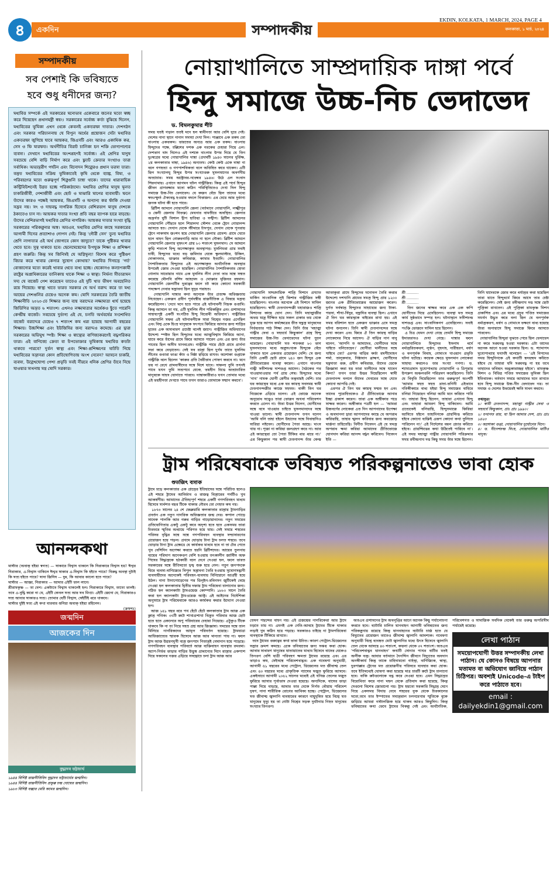EKDIN, KOLKATA, 1 MARCH, 2024, PAGE 4
৪
একদিন সম্পাদকীয় কলকাতা, ১ মার্চ, ২০২৪
সম্পাদকীয়
সব পেশাই কি ভবিষ্যতে
হবে শুধু ধনীদের জন্য?
মধ্যবিত্ত সম্পর্কে এই সরকারের মনোভাব একেবারে জলের মতো স্বচ্ছ করে দিয়েছেন প্রধানমন্ত্রী স্বয়ং। সরকারের সর্বোচ্চ কর্তা বুঝিয়ে দিলেন, মধ্যবিত্তের ভূমিকা এখন থেকে কেবলই একতরফা দাতার। দেশগঠন এবং সরকার পরিচালনায় যে বিপুল অর্থের প্রয়োজন সেটা মধ্যবিত্ত একতরফা জুগিয়ে যাবে আয়কর, জিএসটি এবং আরও একাধিক কর, সেস ও ফি মারফত। অর্থনীতির বিরাট চালিকা হল শক্তি ভোগ্যপণ্যের ব্যবসা। সেখানে মধ্যবিত্তের অংশগ্রহণই সর্বোচ্চ। এই শ্রেণির মানুষ সবচেয়ে বেশি বাড়ি নির্মাণ করে এবং ফ্ল্যাট ক্রেতার সংখ্যাও তারা সর্বাধিক। অভ্যন্তরীণ পর্যটন এবং বিনোদন শিল্পেরও প্রধান ভরসা তারা। বস্তুত মধ্যবিত্তের সক্রিয় ভূমিকাতেই কৃষি থেকে ব্যাঙ্ক, বিমা, ও পরিবহণের মতো গুরুত্বপূর্ণ শিল্পগুলি চাঙ্গা থাকে। তাদের ধারাবাহিক কন্ট্রিবিউশনেই উন্নত হচ্ছে পরিকাঠামো। মধ্যবিত্ত শ্রেণির মানুষ মূলত চাকরিজীবী, পেশাজীবী এবং ছোট ও মাঝারি মাপের ব্যবসায়ী। ফলে তাঁদের কারও পক্ষেই আয়কর, জিএসটি ও অন্যান্য কর ফাঁকি দেওয়া সম্ভব নয়। সৎ ও দায়বদ্ধ নাগরিক হিসেবে বেশিরভাগ মানুষ দেশকে ঠকাতেও চান না। আয়কর দাতার সংখ্যা প্রতি বছর ব্যাপক হারে বাড়ছে। তাঁদের বেশিরভাগই মধ্যবিত্ত শ্রেণির নাগরিক। আয়কর দাতার সংখ্যা বৃদ্ধি সরকারের পরিকল্পনার অঙ্গ। অতএব, মধ্যবিত্ত শ্রেণির কাছে সরকারের আগামী দিনের প্রত্যাশাও গোপন নেই। কিন্তু 'গৌরী সেন' তুল্য মধ্যবিত্ত শ্রেণি লাগাতার এই অর্থ জোগাবে কোন জাদুতে? তাকে পুষ্টিকর খাবার খেতে হবে। সুস্থ থাকতে হবে। ছেলেমেয়েদের উপযুক্ত শিক্ষা ও প্রশিক্ষণ গ্রহণ জরুরি। কিন্তু সব জিনিসই যে অগ্নিমূল্য! বিশেষ করে পুষ্টিগুণ বিচার করে খাবার কেনার সুযোগ কোথায়? মধ্যবিত্ত দিনান্তে 'গর্ত' বোজানোর মতো করেই খাবার খেতে বাধ্য হচ্ছে। যেকোনও কল্যাণকামী রাষ্ট্রের অগ্রাধিকারের তালিকায় থাকে শিক্ষা ও স্বাস্থ্য। নির্মলা সীতারামন সদ্য যে বাজেট পেশ করেছেন তাতেও এই দুটি খাত ভীষণ অবহেলিত রয়ে গিয়েছে। স্বাস্থ্য খাতে ভারত সরকার যে অর্থ বরাদ্দ করে তা মধ্য আয়ের দেশগুলির চেয়েও অনেক কম। মোদি সরকারের তৈরি জাতীয় শিক্ষানীতি ২০২০-তে শিক্ষার জন্য ব্যয় বরাদ্দের লক্ষ্যমাত্রা ধার্য হয়েছে জিডিপির অন্তত ৬ শতাংশ। এখনও লক্ষ্যমাত্রার অর্ধেকও ছুঁতে পারেনি কেন্দ্রীয় বাজেট। সবচেয়ে দুর্ভাগ্য এই যে, চলতি অর্থবর্ষের সংশোধিত বাজেট বরাদ্দের চেয়েও ৭ শতাংশ কম ধরা হয়েছে আগামী বছরের শিক্ষায়। উচ্চশিক্ষা এবং ইউজিসির জন্য বরাদ্দও কমেছে। এর দ্বারা সরকারের অভিমুখ স্পষ্ট। শিক্ষা ও স্বাস্থ্যের বাণিজ্যকরণেই বদ্ধপরিকর তারা। এই বাণিজ্যে ক্রেতা বা উপভোক্তার ভূমিকায় মধ্যবিত্ত কতটা থাকতে পারবে? দুর্বল স্বাস্থ্য এবং শিক্ষা-প্রশিক্ষণের ঘাটতি নিয়ে মধ্যবিত্তের সন্তানরা কোন প্রতিযোগিতায় অংশ নেবেন? আসলে চাকরি, ব্যবসা, উল্লেখযোগ্য পেশা প্রভৃতি সবই নীরবে ধনিক শ্রেণির তাঁবে নিয়ে যাওয়ার সাধনায় মগ্ন মোদি সরকার।
আনন্দকথা
মাস্টার (অবাক্ হইয়া স্বগত) — সাকারে বিশ্বাস থাকলে কি নিরাকারে বিশ্বাস হয়? ঈশ্বর নিরাকার, এ-বিশ্বাস থাকিলে ঈশ্বর সাকার এ-বিশ্বাস কি হইতে পারে? বিরুদ্ধ অবস্থা দুটাই কি সত্য হইতে পারে? সাদা জিনিস — দুধ, কি আবার কালো হতে পারে?
মাস্টার — আজ্ঞা, নিরাকার — আমার এইটি ভাল লাগে।
শ্রীরামকৃষ্ণ — তা বেশ। একটাতে বিশ্বাস থাকলেই হল। নিরাকারে বিশ্বাস, তাতো ভালই। তবে এ-বুদ্ধি করো না যে, এইটি কেবল সত্য আর সব মিথ্যা। এইটি জেনো যে, নিরাকারও সত্য আবার সাকারও সত্য। তোমার যেটি বিশ্বাস, সেইটিই ধরে থাকবে।
মাস্টার দুইই সত্য এই কথা বারবার শুনিয়া অবাক্ হইয়া রহিলেন।
(ক্রমশঃ)
জন্মদিন
আজকের দিন
বুদ্ধদেব ভট্টাচার্য
১৯৪৪ বিশিষ্ট রাজনীতিবিদ বুদ্ধদেব ভট্টাচার্যের জন্মদিন।
১৯৪৪ বিশিষ্ট রাজনীতিবিদ প্রফুল্ল চন্দ্র ঘোষের জন্মদিন।
১৯৮৩ বিশিষ্ট বক্সার মেরি কমের জন্মদিন।
নোয়াখালিতে সাম্প্রদায়িক দাঙ্গা পর্বে
হিন্দু সমাজে উচ্চ-নিচ ভেদাভেদ
ড. বিমলকুমার শীট
সময় যতই গড়াল ততই মনে হল স্বাধীনতা আর বেশি দূরে নেই। দেশের নানা স্থানে নানান সমস্যা দেখা দিল। পাঞ্জাবে এক রকম তো বাংলায় একরকম। ভারতের অন্যত্র আর এক রকম। বাংলায় হিন্দুদের পক্ষে, চল্লিশের দশক এক নরকের চেহারা নিয়ে এল। দেশভাগ বাদ দিলেও এই দশকে বাংলার উপর দিয়ে যে তিন দুঃস্বপ্নের মধ্যে নোয়াখালির দাঙ্গা (প্রথমটি ১৯৪৩ সালের দুর্ভিক্ষ, ২য় কলকাতার দাঙ্গা, ১৯৪৬) অন্যতম। কেউ কেউ একে দাঙ্গা না বলে গণহত্যা ও গণপাশবিকতা বলে অভিহিত করে থাকেন। এটি ছিল সংখ্যালঘু হিন্দুর উপর সংখ্যাগুরু মুসলমানের অবর্ণনীয় অত্যাচার। সময় অক্টোবর-নভেম্বর ১৯৪৬। উঠে এল সংবাদ শিরনামায়। এখানে আগমন ঘটল গান্ধীজির। কিন্তু এই পর্বে হিন্দুর জীবন প্রাণরক্ষার মতো কঠিন পরিস্থিতিতেও দেখা দিল হিন্দু সমাজে উচ্চ-নিচ ভেদাভেদ। যে কজন বেঁচে ছিল তাদের মধ্যে স্বতঃস্ফূর্ত ঐক্যবদ্ধ হওয়ার বদলে বিভাজন। এর চেয়ে আর দুর্ভাগ্য জনক ঘটনা কী হতে পারে।
ব্রিটিশ আমলে নোয়াখালি জেলা (বর্তমানে নোয়াখালি, লক্ষ্মীপুর ও ফেনী জেলায় বিভক্ত) মেঘনার বামতীরে অবস্থিত। জেলার অন্তর্গত দুটি বিশাল দ্বীপ হাতিয়া ও সন্দ্বীপ। ব্রিটিশ আমলের নোয়াখালি পৌঁছতে হলে শিয়ালদা স্টেশন থেকে ট্রেনে গোয়ালন্দ আসতে হত। সেখান থেকে স্টীমারে চাঁদপুর, সেখান থেকে পুনরায় ট্রেনে লাকসাম জংশন হয়ে নোয়াখালি জেলায় প্রবেশ। গ্রামে যেতে হলে বাহন ছিল গোরুরগাড়ি আর না হলে নৌকা। ব্রিটিশ আমলে নোয়াখালি জেলায় বৃহদংশ প্রায় ৮০ শতাংশ মুসলমান। সে আমলে কুড়ি শতাংশ হিন্দু অপেক্ষাকৃত অবস্থাপন্ন। মুসলিমরা প্রায় সবাই চাষী, হিন্দুদের মধ্যে বড় জমিদার থেকে স্কুলমাস্টার, উকিল, দোকানদার, ডাক্তার কবিরাজ, কামার ইত্যাদি। নোয়াখালির পৈশাচিকতায় হিন্দুদের এই অপেক্ষাকৃত অর্থনৈতিক অবস্থার উপরেই জোর দেওয়া হয়েছিল। নোয়াখালির পৈশাচিকতার হোতা গোলাম সারোয়ার নামে এক মুসলিম লীগ নেতা তার সঙ্গে সঙ্গত করেছে মৌলবি রশিদ আহমেদ ও মোক্তার মুজিবর রহমান। নোয়াখালি জেলাটির দুরত্বের ফলে চট করে কোনো সরকারী পদক্ষেপ নেবার সম্ভাবনা ছিল সুদূর পরাহত।
নোয়াখালি দাঙ্গার কথা অনেকে তাঁর প্রত্যক্ষ অভিজ্ঞতায় লিখেছেন। একজন প্রবীণ পূর্ববঙ্গীয় রাজনীতিক এ বিষয়ে মন্তব্য করেছিলেন। 'দেখে মনে হতে পারে এই ঘটনাবলী নিছক গুণ্ডামি। কিন্তু আসলে তা নয়, এটি মুসলিম লীগ পরিকল্পিত এবং প্রশাসনের সাহায্যপুষ্ট একটি সংগঠিত হিন্দু বিরোধী অভিযান'। গান্ধীজির নোয়াখালি সফর এই ঘটনাবলীকে সারা বিশ্বের নজর এনেছিল এবং বিশ্ব একে হিংস্র মানুষকে সৎপথে ফিরিয়ে আনার জন্য শান্তির দূতের এক অসাধারণ প্রচেষ্টা বলেই জানে। গান্ধীজির অভিযানের উদ্দেশ্য স্পষ্টত ছিল হিন্দুদের মধ্যে আত্মবিশ্বাস ফিরিয়ে আনা, যাতে করে তাঁদের গ্রামে ফিরে আসতে পারেন এবং এর জন্য তাঁর পাথেয় ছিল অসীম মানবপ্রেম। গান্ধীজি পায়ে হেঁটে গ্রামে প্রার্থনা সভা করে বেড়াতেন। সেই সব রাস্তা ছিল দুর্গম তাতে মুসলিম লীগের গুণ্ডারা ভাঙা কাঁচ ও বিষ্ঠা ছড়িয়ে রাখত। অশোকা গুপ্তাকে গান্ধীজি বলে ছিলেন 'কারুর প্রতি বৈরীভাব পোষণ করবে না। মনে ভয় না রেখে গ্রামবাসীদের সঙ্গে মিশে যাবে। সাফল্য তুমি তখনই পাবে যখন তুমি সত্যপথে থেকে, ভয়হীন চিত্তে অত্যাচারিত মানুষকে সাহস যোগাতে পারবে। দাঙ্গাকারীরাও যখন তোমার মধ্যে এই ভয়হীনতা দেখতে পাবে তখন তারাও তোমাকে সম্মান করবে'।
নোয়াখালি সাম্প্রদায়িক শান্তি মিশনে প্রখ্যাত মার্কিন সাংবাদিক লুই ফিশার গান্ধীজির সঙ্গী হয়েছিলেন। বাংলার অনেকে এই মিশনে সামিল হয়েছিলেন। স্বামী চেতনানন্দজী মহারাজও শান্তি মিশনের কাছে যোগ দেন। তিনি মহাত্মাজীর অভয় মন্ত্রে দীক্ষিত হয়ে সকল প্রকার ভয় থেকে মুক্ত হয়ে আপন কর্মক্ষেত্রের ভীত সন্ত্রস্ত মানুষদের নির্ভয়তার পাঠ শিক্ষা দেন। তিনি তাঁর 'মহাত্মা গান্ধীর সেবা ও সহচর্যে কিছুকাল' গ্রন্থে হিন্দু সমাজের উচ্চ-নিচ ভেদাভেদের ঘটনা তুলে ধরেছেন। নোয়াখালি মত শতকরা ৮০ ভাগ মুসলমানের মধ্যে অল্পসংখ্যক হিন্দুকে বেঁচে থাকতে হলে একতার প্রয়োজন বেশি। সে জন্য তিনি একটি ছোট গ্রামে ২৫০ জন হিন্দুর এক প্রীতিভোজের ব্যবস্থা করেন। এখানে বাংলার গান্ধী সতীশচন্দ্র দাশগুপ্ত আসেন। বৈঠকের পর খাওয়াদাওয়ার পর্ব প্রায় শেষ। হিন্দুদের মধ্যে 'নাথ' নামক যোগী শ্রেণীর তন্তুবায়ই বেশি। চার ঘর কায়স্থের মধ্যে এক ঘর কায়স্থ সবসময় স্বামী চেতনানন্দজীর কাজে সহমত। বাকী তিন ঘর নিজেকে এড়িয়ে চলেন। এই ভোজে অনেক অনুরোধ সত্ত্বেও তারা ভোজন অথবা পরিবেশন করতে এলেন না। তাঁরা উত্তর দিলেন, যোগীদের সঙ্গে বসে খাওয়ার চাইতে মুসলমানদের সঙ্গে খাওয়া ভালো। স্বামী চেতনানন্দ তখন বলেন 'আমি বলি তাহা হইলে উহাদের সঙ্গে বিবাহাদিও সারিয়া লইবেন। যোগীদের পৈতা আছে। মাংস খায় না। পূজা না করিয়া জলগ্রহণ করে না। আর এই কায়স্থেরা তো পৈতা টীকির ধার ধারে না।' এর কিছুকাল পর স্বামী চেতনানন্দ তাঁর কেন্দ্র আতাকুরা গ্রামে হিন্দুদের মনোবল তৈরি করার উদ্দেশ্যে দশখানি গ্রামের সমস্ত হিন্দু প্রায় ১২০০ জনের এক প্রীতিভোজের আয়োজন করেন। দুর্গত সর্বস্বান্ত হিন্দুদের সাহায্যের জন্য টাকা-পয়সা, শাঁখা-সিঁদুর, বস্ত্রাদির ব্যবস্থা ছিল। এখানে ঐ তিন ঘর কায়স্থকে বাইরের রাখা হয়। এই সময় বরিশাল হতে একজন ডাক্তার এসে সমস্ত ঘটনা শুনলেন। তিনি স্বামী চেতনানন্দের সঙ্গে দেখা করেন এবং ফিরে ঐ তিন কায়স্থ বাড়ির লোকেদের নিয়ে আসেন। ঐ বাড়ির নাগ বাবু বলেন, 'আপনি ত আমাদের, যোগীদের সঙ্গে খাইতে বলিতেছেন।' যোগীরা মালীদের সঙ্গে খাইবে তো? এরপর বাড়ির কর্তা রমণীমোহন শর্মা, তালুকদার, নিষ্ঠাবান ব্রাহ্মণ, যোগীদের মন্ত্রদাতা গুরু, প্রবীণ কবিরাজ, তাঁদের ডেকে জিজ্ঞাসা করা হয় তারা মালীদের সঙ্গে খাবেন কিনা? তখন তারা উত্তর দিয়েছিলেন স্বামী চেতনানন্দ বললে তাঁদের মেথরের সঙ্গে খেতে কোনো আপত্তি নেই।
এরপর ঐ তিন ঘর কায়স্থ সম্মত হন এবং তাদের পুরোহিতকেও ঐ প্রীতিভোজে আনার ইচ্ছা প্রকাশ করেন। তারা এক অঙ্গীকার পত্রে সাক্ষর করেন। অঙ্গীকার পত্রটি হল — 'আমরা উচ্চবর্ণের লোকেরা এত দিন আপনাদের উপেক্ষা ও অবমাননা দ্বারা আপনাদের কাছে যে অপরাধ করিয়াছি, তাহার স্খলন করিবার জন্য করজোড় মার্জনা চাহিতেছি। বিনীত নিবেদন এই যে সমস্ত অপরাধ ক্ষমা করিয়া আমাদের প্রীতিভোজে যোগদান করিয়া আনন্দ বর্দ্ধন করিবেন। নিবেদন ইতি —
শ্রী ..........
শ্রী ..........
শ্রী ..........
তিন জনের স্বাক্ষর করে এক এক কপি যোগীদের দিয়ে এসেছিলেন। ব্যবস্থা মত সমস্ত কার্য সুষ্ঠভাবে সম্পন্ন হল। ঘটনাস্থলে সতীশচন্দ্র দাশগুপ্ত এবং সাংবাদিকগণ এসেছিলেন। সবাই পংক্তি ভোজনে সামিল হয়ে ছিলেন।
এ চিত্র যেমন দেখা গেছে তেমনি হিন্দু সমাজে উদারভাবও দেখা গেছে। দাঙ্গার ফলে নোয়াখালিতে হিন্দুদের ইসলাম ধর্মে ধর্মান্তরিতকরণ, লুণ্ঠন, গৃহদাহ, নারীহরণ, ধর্ষণ ও বলপূর্বক বিবাহ, গোমাংস খাওয়ান প্রভৃতি ঘটনা ঘটেছে। কয়েক ক্ষেত্রে মুসলমান লোকেরা সাহায্য করলেও তার সংখ্যা নগণ্য। ড. শ্যামাপ্রসাদ মুখোপাধ্যায় নোয়াখালি ও ত্রিপুরায় উপদ্রুপ অঞ্চলগুলি পরিভ্রমণ করেছিলেন। তিনি যে বিবৃতি দিয়েছিলেন তার গুরুত্বপূর্ণ অংশটি 'আমার সহস্র সহস্র ভ্রাতা-ভগিনী এইভাবে নতিস্বীকারে বাধ্য হইয়া হিন্দু সমাজের বাহিরে চলিয়া গিয়েছেন বলিয়া আমি মনে করিতে পারি না। তাহারা হিন্দু ছিলেন, তাহারা এখানো হিন্দু এবং তাহারা আমরণ হিন্দু থাকিবেন। আমি প্রত্যেকেই বলিয়াছি, হিন্দুসমাজে ফিরিয়া আসিতে হইলে তাহাদিগকে প্রায়শ্চিত্ত করিতে হইবে কোনো ব্যক্তিই এরূপ কোনো কথা তুলিতে পারিলেন না।' এই নির্দেশের বহুল প্রচার করিতে হইবে। প্রায়শ্চিত্তের কথা উঠিতেই পারিবে না'। এই সময় মহাত্মা গান্ধীর নোয়াখালি পরিক্রমার সময় রবীন্দ্রনাথ দত্ত কিছু সময় তাঁর সঙ্গে ছিলেন। তিনি যাদেরকে জোর করে ধর্মান্তর করা হয়েছিল তারা যাতে হিন্দুধর্মে ফিরে আসে তার চেষ্টা করেছিলেন। সেই জন্য রবীন্দ্রনাথ দত্ত সঙ্গে ছোট পুস্তিকা রাখতেন। এই পুস্তিকা রামকৃষ্ণ মিশন প্রকাশিত এবং এর মধ্যে প্রচুর পণ্ডিত সমাজের সমর্থন উদ্ধৃত করে বলা ছিল যে বলপূর্বক ধর্মান্তকরণ, ধর্ষণ ও গোমাংস ভক্ষণে বাধ্য হয়েছে তাঁরা অনায়াসে হিন্দু সমাজে ফিরে আসতে পারবেন।
নোয়াখালির হিন্দুরা বুঝতে পেরে ছিল ভেদাভেদ না করে সঙ্ঘবদ্ধ হওয়া দরকার। এটা তাদের অনেক আগে হওয়া দরকার ছিল। ড. শ্যামাপদ মুখোপাধ্যায় যথার্থই বলেছেন — 'এই বিপদের সময় হিন্দুদিগকে এই কথাটি হৃদয়ঙ্গম করিতে হইবে যে তাহারা যদি সঙ্ঘবদ্ধ না হয় তবে তাহাদের ভবিষ্যৎ অন্ধকারাচ্ছন্ন হইবে'। রামকৃষ্ণ মিশন ও বিভিন্ন পণ্ডিত সমাজের ভূমিকা ছিল ইতিবাচক। বর্তমান সময়ে আমাদের মনে রাখতে হবে হিন্দু সমাজে উচ্চ-নীচ ভেদাভেদ নয়। তা সমাজ ও দেশের উভয়েরই ক্ষতি সাধন করবে।
তথ্যসূত্র:
১। স্বামী চেতনানন্দ, মহাত্মা গান্ধীর সেবা ও সহচর্যে কিছুকাল, প্রাঃ প্রাঃ ১৯৯০।
২। তথাগত রায়, যা ছিল আমার দেশ, প্রাঃ প্রাঃ ১৪২৩
৩। অশোকা গুপ্তা, নোয়াখালির দুর্যোগের দিনে।
৪। ড. দীনেশচন্দ্র সিংহ, নোয়াখালির মাটিও মানুষ।
ট্রাম পরিষেবাকে ভবিষ্যত পরিকল্পনাতেও ভাবা হোক
শুভজিৎ বসাক
ট্রামে চড়ে কলকাতার এক প্রান্তের ইতিহাসের সঙ্গে পরিচিত হলেও এই শহরে ট্রামের আবির্ভাব ও রাজত্ব বিস্তারের পর্বটিও খুব আকর্ষণীয়। আমাদের ঐতিহ্যপূর্ণ শহরে একটি গণপরিবহন মাধ্যম হিসেবে সার্ধশত বছর টিকে থাকার গৌরব তো নেহাত কম নয়।
১৮৭৩ সালের ২৪ শে ফেব্রুয়ারি কলকাতার রাস্তায় ট্রামগাড়ির প্রবর্তন এক নতুন নাগরিক অভিজ্ঞতার জন্ম দেয়। কপাল পোড়ে সাবেক পালকি আর গরুর গাড়ির গাড়োয়ানদের। নতুন সময়ের প্রতিযোগিতায় একটু একটু করে অদৃশ্য হতে হতে একসময় তারা চিরতরে স্মৃতির অধ্যায়ে পরিণত হয়ে যায়। সেই সময়ে শহরের পরিসর বৃদ্ধির সঙ্গে সঙ্গে গণপরিবহন ব্যবস্থার সম্প্রসারণের প্রয়োজন হয়ে পড়ল। প্রথমে ঘোড়ায় টানা ট্রাম চলত শহরে। তবে ঘোড়ায় টানা ট্রাম এক্ষেত্রে যে কার্যকর মাধ্যম হবে না তা টের পেতে খুব বেশিদিন অপেক্ষা করতে হয়নি ব্রিটিশদের। আয়ের তুলনায় ব্যয়ের পরিমাণ অনেকগুণ বেশি হওয়ায় তৎকালীন জাস্টিস অফ পিসের সিদ্ধান্তকে হঠকারী বলে দেগে দেওয়া হল, ফলে ভারত সরকারের সঙ্গে রীতিমতো দ্বন্দ্ব শুরু হয়ে গেল। নতুন জনপদকে ঘিরে ব্যবসা-বাণিজ্যের বিপুল সম্ভাবনা তৈরি হওয়ায় সুযোগসন্ধানী ব্যবসায়ীদের অনেকেই পরিবহন-ব্যবসায় বিনিয়োগে আগ্রহী হয়ে উঠল। নানা টানাপোড়েনের পর ডিলুইন-রবিনসন জুটিকেই বেছে নেওয়া হল কলকাতায় দ্বিতীয় দফায় ট্রাম পরিষেবা চালানোর জন্য। গঠিত হল ক্যালকাটা ট্রামওয়েজ কোম্পানি। ১৮৮০ সালে তৈরি করা হল ক্যালকাটা ট্রামওয়েজ আক্ট। এই আইনের নির্দেশিকা অনুসারে ট্রাম পরিষেবাকে আরও কার্যকর করার উদ্যোগ নেওয়া হল।
আজ ১৫১ বছর ধরে পথ হেঁটে হেঁটে কলকাতার ট্রাম আজ এক ক্লান্ত পথিক। ৩৭টি রুটে শাখাপ্রশাখা বিস্তৃত পরিবার আজ ছোট হতে হতে একলেরে অণু পরিবারের চেহারা নিয়েছে। এটুকুও টিকে থাকবে কি না তা নিয়ে সহস্র প্রশ্ন আর জিজ্ঞাসা। সময়ের সঙ্গে তাল মিলিয়ে নাগরিকদের আমূল পরিবর্তন হয়েছে। ট্রামযাত্রা আভিজাত্যের স্মারক হিসেবে আজ আর মান্যতা পায় না। ফলে ট্রাম আজ উন্নয়নমুখী ব্যস্ত জনপদে নিতান্তই বেমানান হয়ে পড়েছে। গণপরিবহন ব্যবস্থার পরিবর্তে আজ ব্যক্তিবাহন ব্যবস্থার রমরমা। অ্যাপ-নির্ভর ভাড়ার গাড়ির উত্তুঙ্গ প্রাধান্যের দিনে রাস্তার একপাশ দিয়ে সকলের নজর এড়িয়ে সসঙ্কোচে চলা ট্রাম আজ আর
তেমন পছন্দের বাহন নয়। এই প্রজন্মের নাগরিকেরা আর ট্রামে চড়তে চায় না। এমনই এক নেতি-আবহে ট্রামের টিকে থাকার লড়াই খুব কঠিন হয়ে পড়ছে। সরকারও চাইছে না ট্রামপরিষেবা ব্যবস্থাকে টিকিয়ে রাখতে।
তবে ট্রামের গুরুত্বের কথা ভাবা উচিত। কারণ পেট্রোল-ডিজেলের সম্ভার ক্রমশ কমছে। একে ভবিষ্যতের জন্য সঞ্চয় করা হোক। আবার সাধারণ মানুষের যাতায়াতের মাধ্যম হিসেবে বাসের থেকেও তিনগুণ বেশি যাত্রী পরিবহণ ক্ষমতা ট্রামের রয়েছে এবং এর ভাড়াও কম, সেইসঙ্গে পরিবেশবান্ধব। এক গবেষণা অনুযায়ী, আগামী ৫১ বছরের মধ্যে পেট্রোল, ডিজেলের মত জীবাশ্ম তেল এবং ৫৩ বছরের মধ্যে প্রাকৃতিক গ্যাসের মজুত ফুরিয়ে আসবে। একইসাথে আগামী ২০৫২ সালের মধ্যেই এই খনিজ তেলের মজুত ফুরিয়ে আসার পূর্বাভাস দেওয়া হয়েছে। অন্যদিকে, বাসের ভাড়া পাল্লা দিয়ে বাড়ছে, আবার তার থেকে নির্গত ধোঁয়ায় পরিবেশ দূষণ, নানা শারীরিক রোগের আধিক্য হচ্ছে। পেট্রোল, ডিজেলের মত জীবাশ্ম জ্বালানি ব্যবহারের কারণে বায়ুদূষিত হয়ে বিশ্বে যত মানুষের মৃত্যু হয় তা গোটা বিশ্বের সড়ক দুর্ঘটনায় নিহত মানুষের সংখ্যার তিনগুণ।
অতএব প্রশাসনের ট্রাম অবলুপ্তির আগে অনেক কিছু পর্যালোচনা করতে হবে। ব্যাটারি চালিত যানবাহন আগামী ভবিষ্যতের জন্য পরিকল্পনায় রয়েছে কিন্তু যানবাহনের ব্যাটারি চার্জ হতে যে বিদ্যুতের প্রয়োজন তাতেও জীবাশ্ম জ্বালানি আবশ্যক। গবেষণা অনুযায়ী বিশ্বে ব্যবহৃত মোট জ্বালানির মধ্যে উৎস হিসেবে জ্বালানি তেল থেকে আসছে ৪৩ শতাংশ, কয়লা থেকে ৩৭ শতাংশ। অতএব 'পরিবেশবান্ধব যানবাহন' কথাটি সোনার পাথর বাটির মতই অলীক বস্তু। আবার বর্তমানে দৈনন্দিন জীবনে বিদ্যুতের অবদান অনস্বীকার্য কিন্তু তাকে চাহিদামতো গার্হস্থ্য, বাণিজ্যিক, স্বাস্থ্য, দুরপাল্লার ট্রেনের মত প্রয়োজনীয় পরিসরে ব্যবহার করা হোক। তবে ইতিমধ্যেই ঘোষণা করা হয়েছে মাত্র চারটি রুটে ট্রাম চালানো হবে। বাকি রুটগুলোকে বন্ধ করে দেওয়া হবে। এমন সিদ্ধান্তের বিরোধিতা করে নানা মহল থেকে প্রতিবাদ করা হয়েছে, কিন্তু সেগুলো বিশেষ জোরালো নয়। ট্রাম হয়তো সরকারি সিদ্ধান্ত মেনে নিয়ে একসময় বিদায় নেবে শহরের বুক থেকে চিরকালের মতো,তবে তার ইস্পাতের সমান্তরাল চলনরেখার স্মৃতিকে বুকে জড়িয়ে আমরা নস্টালজিক হয়ে থাকব আরও কিছুদিন। কিন্তু ভবিষ্যতের কথা ভেবে ট্রামের বিকল্প নেই এবং অর্থনৈতিক, পরিবেশগত ও সামাজিক সবদিক থেকেই তার গুরুত্ব অপরিসীম পর্যায়েই রয়েছে।
লেখা পাঠান
সময়োপযোগী উত্তর সম্পাদকীয় লেখা পাঠান। যে কোনও বিষয়ে আপনার মতামত বা অভিযোগ জানিয়ে পাঠান চিঠিপত্র। অবশ্যই Unicode-এ টাইপ করে পাঠাতে হবে।
email : dailyekdin1@gmail.com